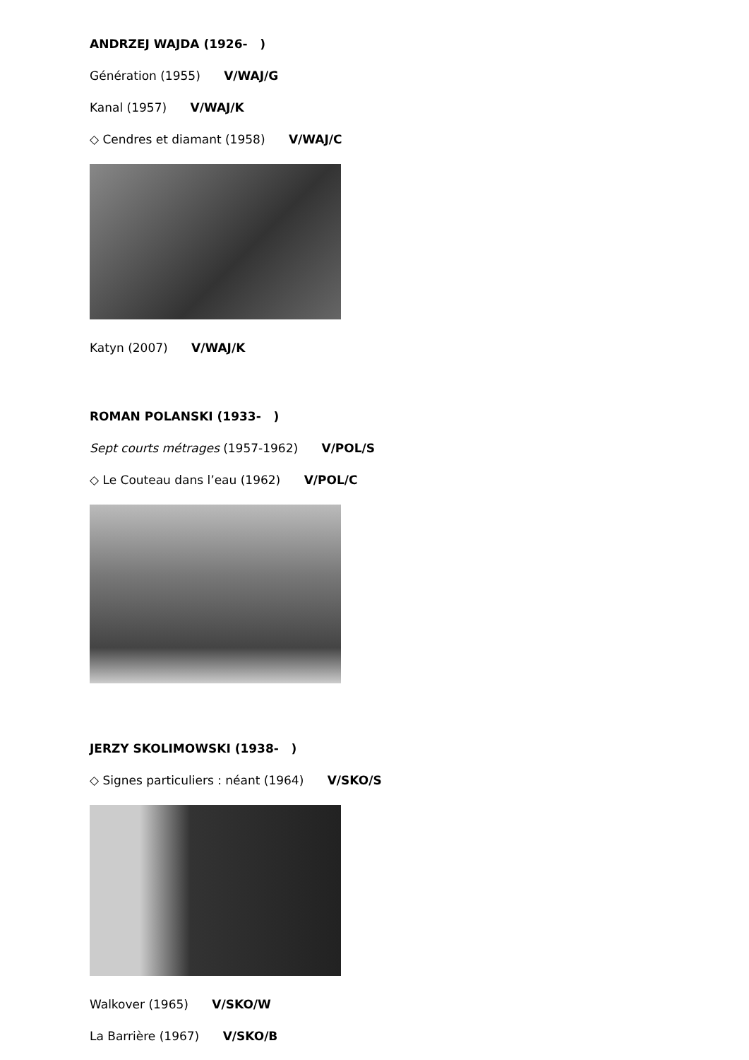ANDRZEJ WAJDA (1926- )
Génération (1955) V/WAJ/G
Kanal (1957) V/WAJ/K
◇ Cendres et diamant (1958) V/WAJ/C
Katyn (2007) V/WAJ/K
ROMAN POLANSKI (1933- )
Sept courts métrages (1957-1962) V/POL/S
◇ Le Couteau dans l’eau (1962) V/POL/C
JERZY SKOLIMOWSKI (1938- )
◇ Signes particuliers : néant (1964) V/SKO/S
Walkover (1965) V/SKO/W
La Barrière (1967) V/SKO/B